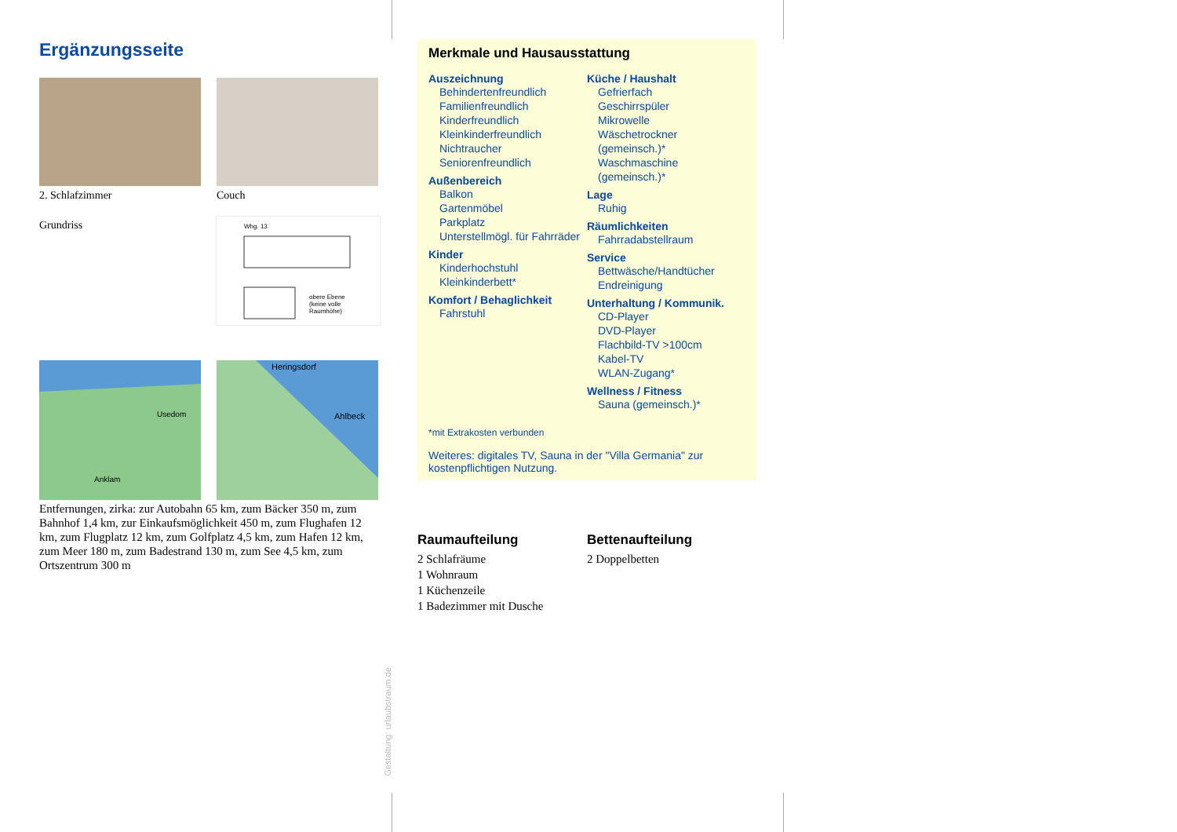Ergänzungsseite
2. Schlafzimmer Couch
Grundriss
Whg. 13
obere Ebene
(keine volle
Raumhöhe)
Usedom
Anklam
Heringsdorf
Ahlbeck
Entfernungen, zirka: zur Autobahn 65 km, zum Bäcker 350 m, zum Bahnhof 1,4 km, zur Einkaufsmöglichkeit 450 m, zum Flughafen 12 km, zum Flugplatz 12 km, zum Golfplatz 4,5 km, zum Hafen 12 km, zum Meer 180 m, zum Badestrand 130 m, zum See 4,5 km, zum Ortszentrum 300 m
Merkmale und Hausausstattung
Auszeichnung
Behindertenfreundlich
Familienfreundlich
Kinderfreundlich
Kleinkinderfreundlich
Nichtraucher
Seniorenfreundlich
Außenbereich
Balkon
Gartenmöbel
Parkplatz
Unterstellmögl. für Fahrräder
Kinder
Kinderhochstuhl
Kleinkinderbett*
Komfort / Behaglichkeit
Fahrstuhl
Küche / Haushalt
Gefrierfach
Geschirrspüler
Mikrowelle
Wäschetrockner (gemeinsch.)*
Waschmaschine (gemeinsch.)*
Lage
Ruhig
Räumlichkeiten
Fahrradabstellraum
Service
Bettwäsche/Handtücher
Endreinigung
Unterhaltung / Kommunik.
CD-Player
DVD-Player
Flachbild-TV >100cm
Kabel-TV
WLAN-Zugang*
Wellness / Fitness
Sauna (gemeinsch.)*
*mit Extrakosten verbunden
Weiteres: digitales TV, Sauna in der "Villa Germania" zur kostenpflichtigen Nutzung.
Raumaufteilung
2 Schlafräume
1 Wohnraum
1 Küchenzeile
1 Badezimmer mit Dusche
Bettenaufteilung
2 Doppelbetten
Gestaltung: urlaubstraum.de